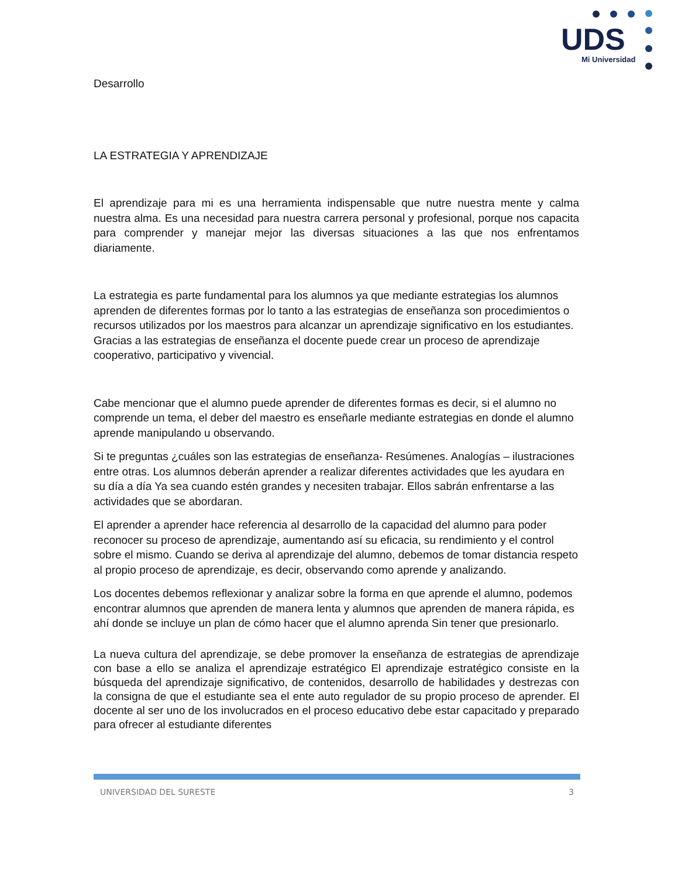UDS
Mi Universidad
Desarrollo
LA ESTRATEGIA Y APRENDIZAJE
El aprendizaje para mi es una herramienta indispensable que nutre nuestra mente y calma nuestra alma. Es una necesidad para nuestra carrera personal y profesional, porque nos capacita para comprender y manejar mejor las diversas situaciones a las que nos enfrentamos diariamente.
La estrategia es parte fundamental para los alumnos ya que mediante estrategias los alumnos aprenden de diferentes formas por lo tanto a las estrategias de enseñanza son procedimientos o recursos utilizados por los maestros para alcanzar un aprendizaje significativo en los estudiantes. Gracias a las estrategias de enseñanza el docente puede crear un proceso de aprendizaje cooperativo, participativo y vivencial.
Cabe mencionar que el alumno puede aprender de diferentes formas es decir, si el alumno no comprende un tema, el deber del maestro es enseñarle mediante estrategias en donde el alumno aprende manipulando u observando.
Si te preguntas ¿cuáles son las estrategias de enseñanza- Resúmenes. Analogías – ilustraciones entre otras. Los alumnos deberán aprender a realizar diferentes actividades que les ayudara en su día a día Ya sea cuando estén grandes y necesiten trabajar. Ellos sabrán enfrentarse a las actividades que se abordaran.
El aprender a aprender hace referencia al desarrollo de la capacidad del alumno para poder reconocer su proceso de aprendizaje, aumentando así su eficacia, su rendimiento y el control sobre el mismo. Cuando se deriva al aprendizaje del alumno, debemos de tomar distancia respeto al propio proceso de aprendizaje, es decir, observando como aprende y analizando.
Los docentes debemos reflexionar y analizar sobre la forma en que aprende el alumno, podemos encontrar alumnos que aprenden de manera lenta y alumnos que aprenden de manera rápida, es ahí donde se incluye un plan de cómo hacer que el alumno aprenda Sin tener que presionarlo.
La nueva cultura del aprendizaje, se debe promover la enseñanza de estrategias de aprendizaje con base a ello se analiza el aprendizaje estratégico El aprendizaje estratégico consiste en la búsqueda del aprendizaje significativo, de contenidos, desarrollo de habilidades y destrezas con la consigna de que el estudiante sea el ente auto regulador de su propio proceso de aprender. El docente al ser uno de los involucrados en el proceso educativo debe estar capacitado y preparado para ofrecer al estudiante diferentes
UNIVERSIDAD DEL SURESTE 3